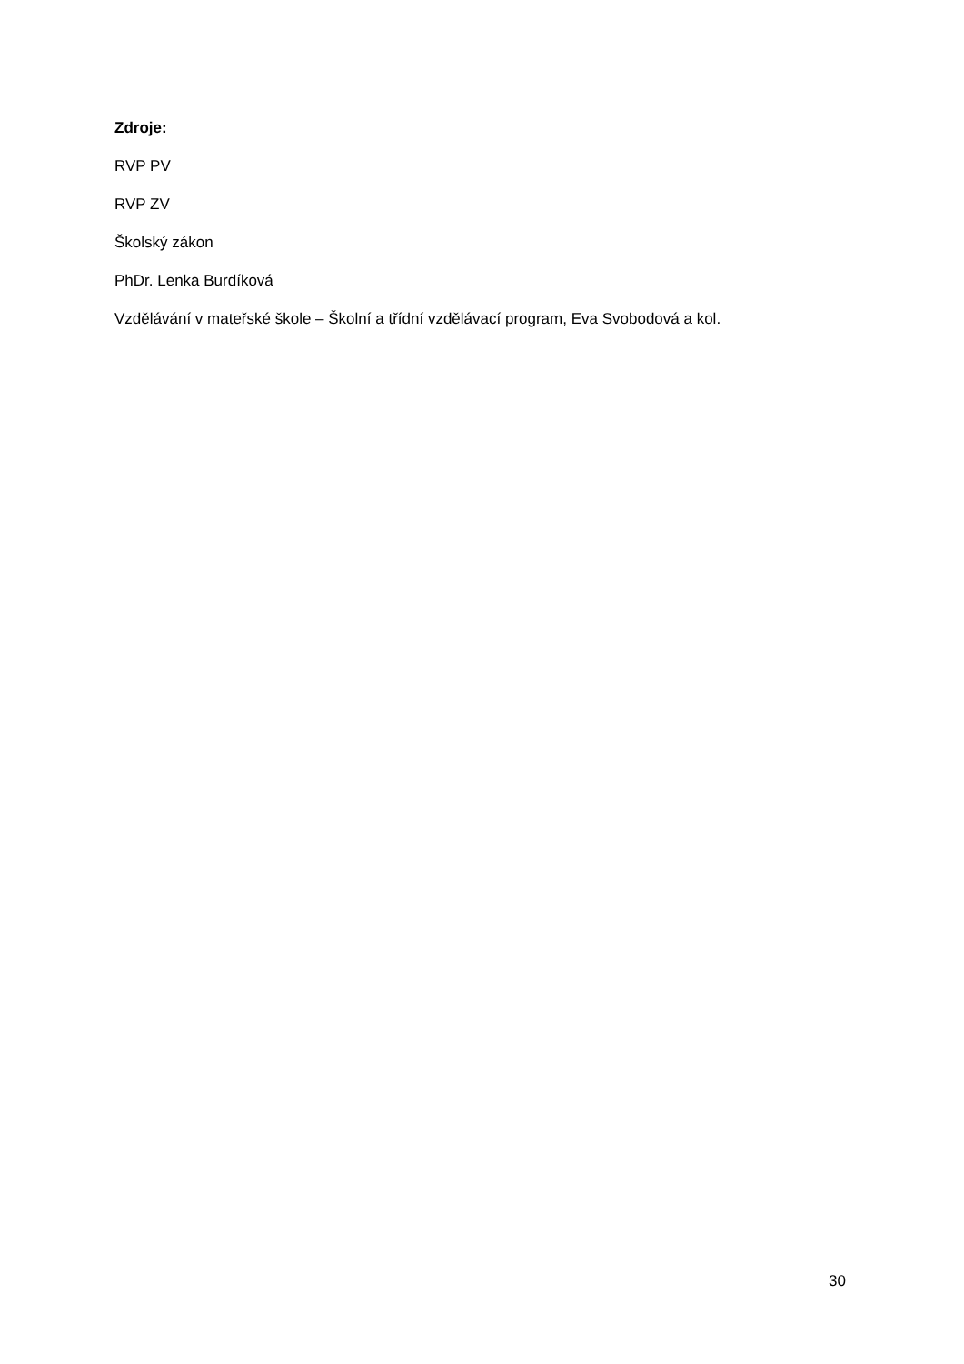Zdroje:
RVP PV
RVP ZV
Školský zákon
PhDr. Lenka Burdíková
Vzdělávání v mateřské škole – Školní a třídní vzdělávací program, Eva Svobodová a kol.
30